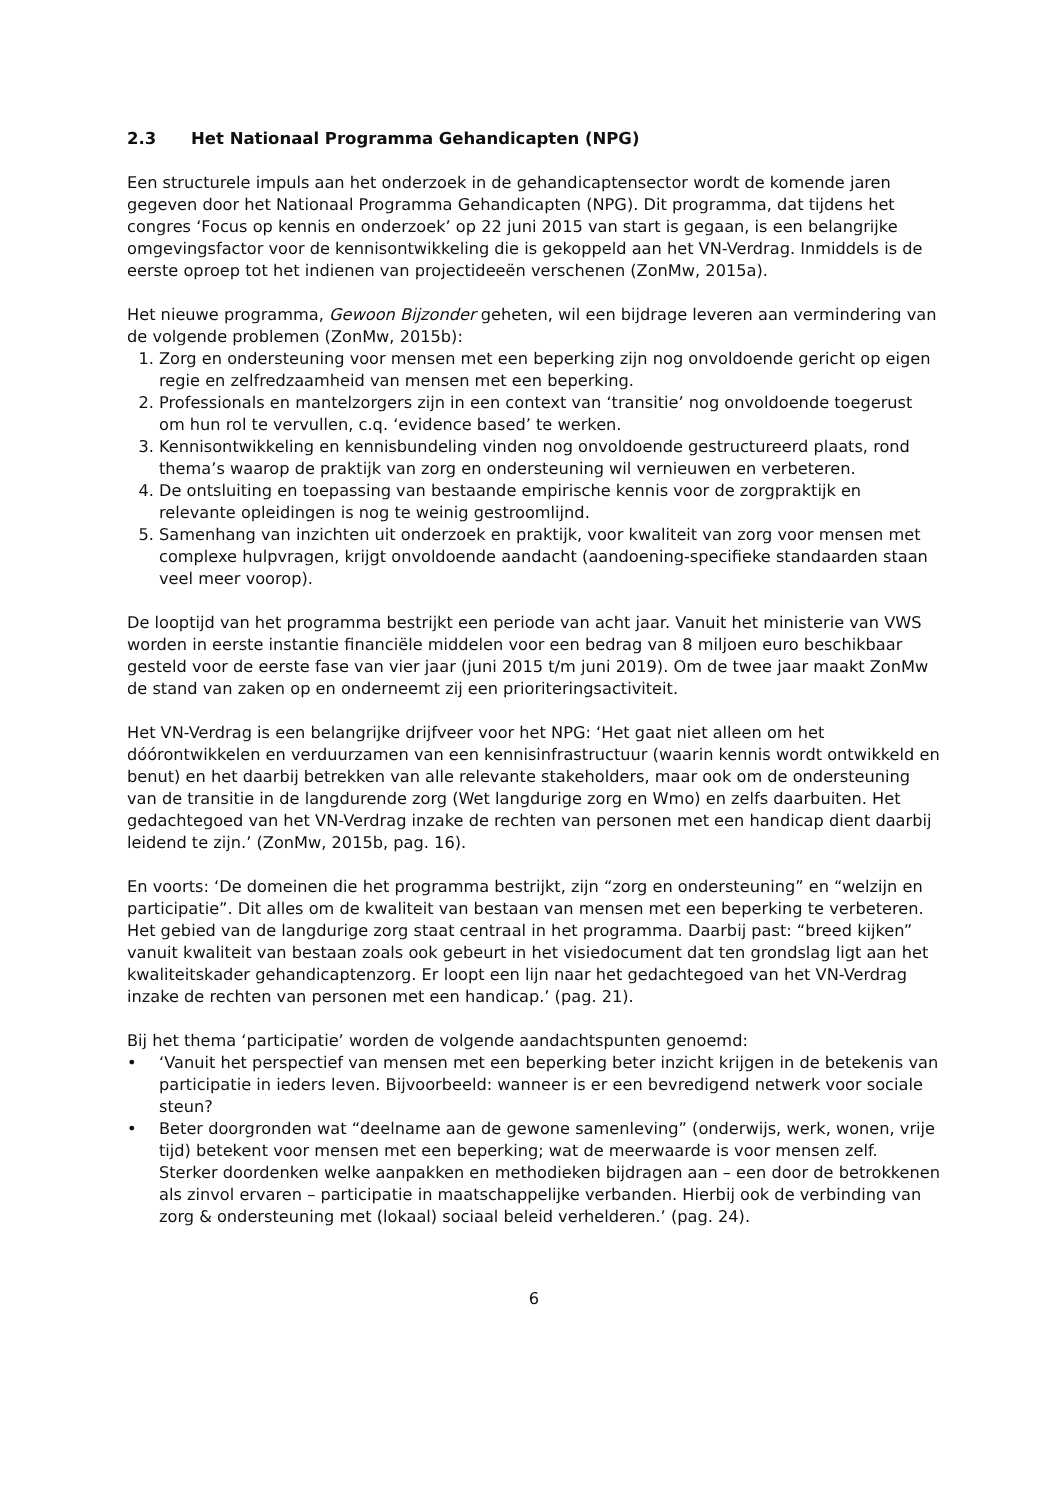2.3 Het Nationaal Programma Gehandicapten (NPG)
Een structurele impuls aan het onderzoek in de gehandicaptensector wordt de komende jaren gegeven door het Nationaal Programma Gehandicapten (NPG). Dit programma, dat tijdens het congres ‘Focus op kennis en onderzoek’ op 22 juni 2015 van start is gegaan, is een belangrijke omgevingsfactor voor de kennisontwikkeling die is gekoppeld aan het VN-Verdrag. Inmiddels is de eerste oproep tot het indienen van projectideeën verschenen (ZonMw, 2015a).
Het nieuwe programma, Gewoon Bijzonder geheten, wil een bijdrage leveren aan vermindering van de volgende problemen (ZonMw, 2015b):
1. Zorg en ondersteuning voor mensen met een beperking zijn nog onvoldoende gericht op eigen regie en zelfredzaamheid van mensen met een beperking.
2. Professionals en mantelzorgers zijn in een context van ‘transitie’ nog onvoldoende toegerust om hun rol te vervullen, c.q. ‘evidence based’ te werken.
3. Kennisontwikkeling en kennisbundeling vinden nog onvoldoende gestructureerd plaats, rond thema’s waarop de praktijk van zorg en ondersteuning wil vernieuwen en verbeteren.
4. De ontsluiting en toepassing van bestaande empirische kennis voor de zorgpraktijk en relevante opleidingen is nog te weinig gestroomlijnd.
5. Samenhang van inzichten uit onderzoek en praktijk, voor kwaliteit van zorg voor mensen met complexe hulpvragen, krijgt onvoldoende aandacht (aandoening-specifieke standaarden staan veel meer voorop).
De looptijd van het programma bestrijkt een periode van acht jaar. Vanuit het ministerie van VWS worden in eerste instantie financiële middelen voor een bedrag van 8 miljoen euro beschikbaar gesteld voor de eerste fase van vier jaar (juni 2015 t/m juni 2019). Om de twee jaar maakt ZonMw de stand van zaken op en onderneemt zij een prioriteringsactiviteit.
Het VN-Verdrag is een belangrijke drijfveer voor het NPG: ‘Het gaat niet alleen om het dóórontwikkelen en verduurzamen van een kennisinfrastructuur (waarin kennis wordt ontwikkeld en benut) en het daarbij betrekken van alle relevante stakeholders, maar ook om de ondersteuning van de transitie in de langdurende zorg (Wet langdurige zorg en Wmo) en zelfs daarbuiten. Het gedachtegoed van het VN-Verdrag inzake de rechten van personen met een handicap dient daarbij leidend te zijn.’ (ZonMw, 2015b, pag. 16).
En voorts: ‘De domeinen die het programma bestrijkt, zijn “zorg en ondersteuning” en “welzijn en participatie”. Dit alles om de kwaliteit van bestaan van mensen met een beperking te verbeteren. Het gebied van de langdurige zorg staat centraal in het programma. Daarbij past: “breed kijken” vanuit kwaliteit van bestaan zoals ook gebeurt in het visiedocument dat ten grondslag ligt aan het kwaliteitskader gehandicaptenzorg. Er loopt een lijn naar het gedachtegoed van het VN-Verdrag inzake de rechten van personen met een handicap.’ (pag. 21).
Bij het thema ‘participatie’ worden de volgende aandachtspunten genoemd:
• ‘Vanuit het perspectief van mensen met een beperking beter inzicht krijgen in de betekenis van participatie in ieders leven. Bijvoorbeeld: wanneer is er een bevredigend netwerk voor sociale steun?
• Beter doorgronden wat “deelname aan de gewone samenleving” (onderwijs, werk, wonen, vrije tijd) betekent voor mensen met een beperking; wat de meerwaarde is voor mensen zelf. Sterker doordenken welke aanpakken en methodieken bijdragen aan – een door de betrokkenen als zinvol ervaren – participatie in maatschappelijke verbanden. Hierbij ook de verbinding van zorg & ondersteuning met (lokaal) sociaal beleid verhelderen.’ (pag. 24).
6